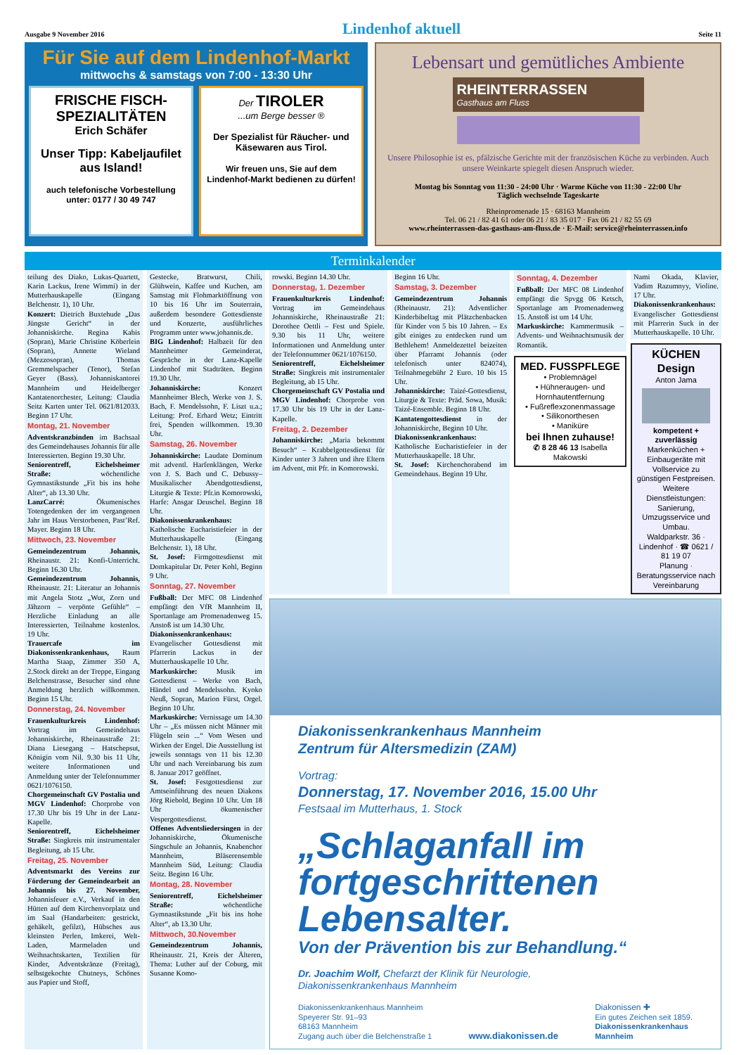Ausgabe 9 November 2016 Lindenhof aktuell Seite 11
Für Sie auf dem Lindenhof-Markt
mittwochs & samstags von 7:00 - 13:30 Uhr
FRISCHE FISCH-SPEZIALITÄTEN
Erich Schäfer
Unser Tipp: Kabeljaufilet aus Island!
auch telefonische Vorbestellung unter: 0177 / 30 49 747
Der TIROLER
...um Berge besser ®
Der Spezialist für Räucher- und Käsewaren aus Tirol.
Wir freuen uns, Sie auf dem Lindenhof-Markt bedienen zu dürfen!
Lebensart und gemütliches Ambiente
RHEINTERRASSEN
Gasthaus am Fluss
Unsere Philosophie ist es, pfälzische Gerichte mit der französischen Küche zu verbinden. Auch unsere Weinkarte spiegelt diesen Anspruch wieder.
Montag bis Sonntag von 11:30 - 24:00 Uhr · Warme Küche von 11:30 - 22:00 Uhr
Täglich wechselnde Tageskarte
Rheinpromenade 15 · 68163 Mannheim
Tel. 06 21 / 82 41 61 oder 06 21 / 83 35 017 · Fax 06 21 / 82 55 69
www.rheinterrassen-das-gasthaus-am-fluss.de · E-Mail: service@rheinterrassen.info
Terminkalender
teilung des Diako, Lukas-Quartett, Karin Lackus, Irene Wimmi) in der Mutterhauskapelle (Eingang Belchenstr. 1), 10 Uhr.
Konzert: Dietrich Buxtehude „Das Jüngste Gericht“ in der Johanniskirche. Regina Kabis (Sopran), Marie Christine Köberlein (Sopran), Annette Wieland (Mezzosopran), Thomas Gremmelspacher (Tenor), Stefan Geyer (Bass). Johanniskantorei Mannheim und Heidelberger Kantatenorchester, Leitung: Claudia Seitz Karten unter Tel. 0621/812033. Beginn 17 Uhr.
Montag, 21. November
Adventskranzbinden im Bachsaal des Gemeindehauses Johannis für alle Interessierten. Beginn 19.30 Uhr.
Seniorentreff, Eichelsheimer Straße: wöchentliche Gymnastikstunde „Fit bis ins hohe Alter“, ab 13.30 Uhr.
LanzCarré: Ökumenisches Totengedenken der im vergangenen Jahr im Haus Verstorbenen, Past’Ref. Mayer. Beginn 18 Uhr.
Mittwoch, 23. November
Gemeindezentrum Johannis, Rheinaustr. 21: Konfi-Unterricht. Beginn 16.30 Uhr.
Gemeindezentrum Johannis, Rheinaustr. 21: Literatur an Johannis mit Angela Stotz „Wut, Zorn und Jähzorn – verpönte Gefühle“ – Herzliche Einladung an alle Interessierten, Teilnahme kostenlos. 19 Uhr.
Trauercafe im Diakonissenkrankenhaus, Raum Martha Staap, Zimmer 350 A, 2.Stock direkt an der Treppe, Eingang Belchenstrasse, Besucher sind ohne Anmeldung herzlich willkommen. Beginn 15 Uhr.
Donnerstag, 24. November
Frauenkulturkreis Lindenhof: Vortrag im Gemeindehaus Johanniskirche, Rheinaustraße 21: Diana Liesegang – Hatschepsut, Königin vom Nil. 9.30 bis 11 Uhr, weitere Informationen und Anmeldung unter der Telefonnummer 0621/1076150.
Chorgemeinschaft GV Postalia und MGV Lindenhof: Chorprobe von 17.30 Uhr bis 19 Uhr in der Lanz-Kapelle.
Seniorentreff, Eichelsheimer Straße: Singkreis mit instrumentaler Begleitung, ab 15 Uhr.
Freitag, 25. November
Adventsmarkt des Vereins zur Förderung der Gemeindearbeit an Johannis bis 27. November, Johannisfeuer e.V., Verkauf in den Hütten auf dem Kirchenvorplatz und im Saal (Handarbeiten: gestrickt, gehäkelt, gefilzt), Hübsches aus kleinsten Perlen, Imkerei, Welt-Laden, Marmeladen und Weihnachtskarten, Textilien für Kinder, Adventskränze (Freitag), selbstgekochte Chutneys, Schönes aus Papier und Stoff,
Gestecke, Bratwurst, Chili, Glühwein, Kaffee und Kuchen, am Samstag mit Flohmarktöffnung von 10 bis 16 Uhr im Souterrain, außerdem besondere Gottesdienste und Konzerte, ausführliches Programm unter www.johannis.de.
BIG Lindenhof: Halbzeit für den Mannheimer Gemeinderat, Gespräche in der Lanz-Kapelle Lindenhof mit Stadträten. Beginn 19.30 Uhr.
Johanniskirche: Konzert Mannheimer Blech, Werke von J. S. Bach, F. Mendelssohn, F. Liszt u.a.; Leitung: Prof. Erhard Wetz; Eintritt frei, Spenden willkommen. 19.30 Uhr.
Samstag, 26. November
Johanniskirche: Laudate Dominum mit adventl. Harfenklängen, Werke von J. S. Bach und C. Debussy– Musikalischer Abendgottesdienst, Liturgie & Texte: Pfr.in Komorowski, Harfe: Ansgar Deuschel. Beginn 18 Uhr.
Diakonissenkrankenhaus: Katholische Eucharistiefeier in der Mutterhauskapelle (Eingang Belchenstr. 1), 18 Uhr.
St. Josef: Firmgottesdienst mit Domkapitular Dr. Peter Kohl, Beginn 9 Uhr.
Sonntag, 27. November
Fußball: Der MFC 08 Lindenhof empfängt den VfR Mannheim II, Sportanlage am Promenadenweg 15. Anstoß ist um 14.30 Uhr.
Diakonissenkrankenhaus: Evangelischer Gottesdienst mit Pfarrerin Lackus in der Mutterhauskapelle 10 Uhr.
Markuskirche: Musik im Gottesdienst – Werke von Bach, Händel und Mendelssohn. Kyoko Neuß, Sopran, Marion Fürst, Orgel. Beginn 10 Uhr.
Markuskirche: Vernissage um 14.30 Uhr – „Es müssen nicht Männer mit Flügeln sein ...“ Vom Wesen und Wirken der Engel. Die Ausstellung ist jeweils sonntags von 11 bis 12.30 Uhr und nach Vereinbarung bis zum 8. Januar 2017 geöffnet.
St. Josef: Festgottesdienst zur Amtseinführung des neuen Diakons Jörg Riebold, Beginn 10 Uhr. Um 18 Uhr ökumenischer Vespergottesdienst.
Offenes Adventsliedersingen in der Johanniskirche, Ökumenische Singschule an Johannis, Knabenchor Mannheim, Bläserensemble Mannheim Süd, Leitung: Claudia Seitz. Beginn 16 Uhr.
Montag, 28. November
Seniorentreff, Eichelsheimer Straße: wöchentliche Gymnastikstunde „Fit bis ins hohe Alter“, ab 13.30 Uhr.
Mittwoch, 30.November
Gemeindezentrum Johannis, Rheinaustr. 21, Kreis der Älteren, Thema: Luther auf der Coburg, mit Susanne Komo-
rowski. Beginn 14.30 Uhr.
Donnerstag, 1. Dezember
Frauenkulturkreis Lindenhof: Vortrag im Gemeindehaus Johanniskirche, Rheinaustraße 21: Dorothee Oettli – Fest und Spiele. 9.30 bis 11 Uhr, weitere Informationen und Anmeldung unter der Telefonnummer 0621/1076150.
Seniorentreff, Eichelsheimer Straße: Singkreis mit instrumentaler Begleitung, ab 15 Uhr.
Chorgemeinschaft GV Postalia und MGV Lindenhof: Chorprobe von 17.30 Uhr bis 19 Uhr in der Lanz-Kapelle.
Freitag, 2. Dezember
Johanniskirche: „Maria bekommt Besuch“ – Krabbelgottesdienst für Kinder unter 3 Jahren und ihre Eltern im Advent, mit Pfr. in Komorowski.
Beginn 16 Uhr.
Samstag, 3. Dezember
Gemeindezentrum Johannis (Rheinaustr. 21): Adventlicher Kinderbibeltag mit Plätzchenbacken für Kinder von 5 bis 10 Jahren. – Es gibt einiges zu entdecken rund um Bethlehem! Anmeldezettel beizeiten über Pfarramt Johannis (oder telefonisch unter 824074), Teilnahmegebühr 2 Euro. 10 bis 15 Uhr.
Johanniskirche: Taizé-Gottesdienst, Liturgie & Texte: Präd. Sowa, Musik: Taizé-Ensemble. Beginn 18 Uhr.
Kantatengottesdienst in der Johanniskirche, Beginn 10 Uhr.
Diakonissenkrankenhaus: Katholische Eucharistiefeier in der Mutterhauskapelle. 18 Uhr.
St. Josef: Kirchenchorabend im Gemeindehaus. Beginn 19 Uhr.
Sonntag, 4. Dezember
Fußball: Der MFC 08 Lindenhof empfängt die Spvgg 06 Ketsch, Sportanlage am Promenadenweg 15. Anstoß ist um 14 Uhr.
Markuskirche: Kammermusik – Advents- und Weihnachtsmusik der Romantik.
MED. FUSSPFLEGE
• Problemnägel
• Hühneraugen- und Hornhautentfernung
• Fußreflexzonenmassage
• Silikonorthesen
• Maniküre
bei Ihnen zuhause!
✆ 8 28 46 13 Isabella Makowski
Nami Okada, Klavier, Vadim Razumnyy, Violine. 17 Uhr.
Diakonissenkrankenhaus: Evangelischer Gottesdienst mit Pfarrerin Suck in der Mutterhauskapelle. 10 Uhr.
KÜCHEN Design
Anton Jama
kompetent + zuverlässig
Markenküchen + Einbaugeräte mit Vollservice zu günstigen Festpreisen. Weitere Dienstleistungen: Sanierung, Umzugsservice und Umbau.
Waldparkstr. 36 · Lindenhof · ☎ 0621 / 81 19 07
Planung · Beratungsservice nach Vereinbarung
Diakonissenkrankenhaus Mannheim
Zentrum für Altersmedizin (ZAM)
Vortrag:
Donnerstag, 17. November 2016, 15.00 Uhr
Festsaal im Mutterhaus, 1. Stock
„Schlaganfall im fortgeschrittenen Lebensalter.
Von der Prävention bis zur Behandlung.“
Dr. Joachim Wolf, Chefarzt der Klinik für Neurologie,
Diakonissenkrankenhaus Mannheim
Diakonissenkrankenhaus Mannheim
Speyerer Str. 91–93
68163 Mannheim
Zugang auch über die Belchenstraße 1 www.diakonissen.de Diakonissen ✚
Ein gutes Zeichen seit 1859.
Diakonissenkrankenhaus
Mannheim